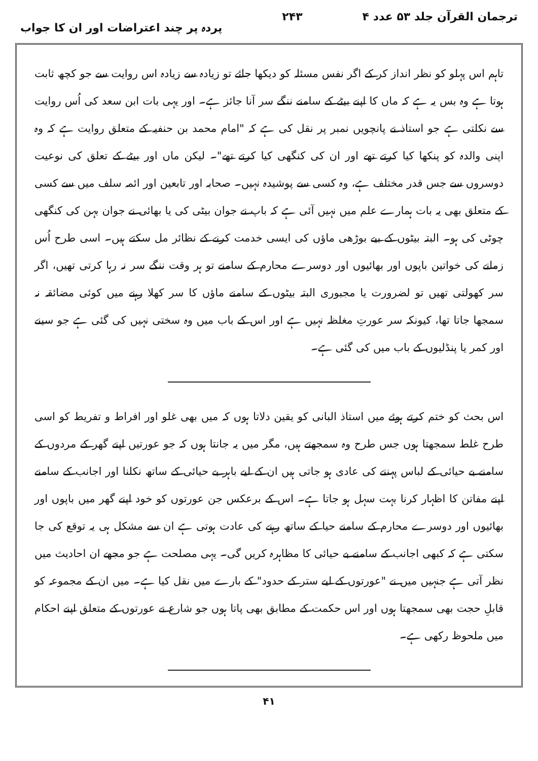ترجمان القرآن جلد ۵۳ عدد ۴ ۲۴۳ پردہ پر چند اعتراضات اور ان کا جواب
تاہم اس پہلو کو نظر انداز کر کے اگر نفس مسئلہ کو دیکھا جائے تو زیادہ سے زیادہ اس روایت سے جو کچھ ثابت ہوتا ہے وہ بس یہ ہے کہ ماں کا اپنے بیٹے کے سامنے ننگے سر آنا جائز ہے۔ اور یہی بات ابن سعد کی اُس روایت سے نکلتی ہے جو استاذ نے پانچویں نمبر پر نقل کی ہے کہ "امام محمد بن حنفیہ کے متعلق روایت ہے کہ وہ اپنی والدہ کو پنکھا کیا کرتے تھے اور ان کی کنگھی کیا کرتے تھے"۔ لیکن ماں اور بیٹے کے تعلق کی نوعیت دوسروں سے جس قدر مختلف ہے، وہ کسی سے پوشیدہ نہیں۔ صحابہ اور تابعین اور ائمہ سلف میں سے کسی کے متعلق بھی یہ بات ہمارے علم میں نہیں آئی ہے کہ باپ نے جوان بیٹی کی یا بھائی نے جوان بہن کی کنگھی چوٹی کی ہو۔ البتہ بیٹوں کے بیے بوڑھی ماؤں کی ایسی خدمت کرنے کے نظائر مل سکتے ہیں۔ اسی طرح اُس زمانے کی خواتین باپوں اور بھائیوں اور دوسرے محارم کے سامنے تو ہر وقت ننگے سر نہ رہا کرتی تھیں، اگر سر کھولتی تھیں تو لضرورت یا مجبوری البتہ بیٹوں کے سامنے ماؤں کا سر کھلا رہنے میں کوئی مضائقہ نہ سمجھا جاتا تھا، کیونکہ سر عورتِ مغلظہ نہیں ہے اور اس کے باب میں وہ سختی نہیں کی گئی ہے جو سینے اور کمر یا پنڈلیوں کے باب میں کی گئی ہے۔
اس بحث کو ختم کرتے ہوئے میں استاذ البانی کو یقین دلاتا ہوں کہ میں بھی غلو اور افراط و تفریط کو اسی طرح غلط سمجھتا ہوں جس طرح وہ سمجھتے ہیں، مگر میں یہ جانتا ہوں کہ جو عورتیں اپنے گھر کے مردوں کے سامنے بے حیائی کے لباس پہننے کی عادی ہو جاتی ہیں ان کے لیے باہر بے حیائی کے ساتھ نکلنا اور اجانب کے سامنے اپنے مفاتن کا اظہار کرنا بہت سہل ہو جاتا ہے۔ اس کے برعکس جن عورتوں کو خود اپنے گھر میں باپوں اور بھائیوں اور دوسرے محارم کے سامنے حیا کے ساتھ رہنے کی عادت ہوتی ہے ان سے مشکل ہی یہ توقع کی جا سکتی ہے کہ کبھی اجانب کے سامنے بے حیائی کا مظاہرہ کریں گی۔ یہی مصلحت ہے جو مجھے ان احادیث میں نظر آتی ہے جنہیں میں نے "عورتوں کے لیے ستر کے حدود" کے بارے میں نقل کیا ہے۔ میں ان کے مجموعہ کو قابلِ حجت بھی سمجھتا ہوں اور اس حکمت کے مطابق بھی پاتا ہوں جو شارع نے عورتوں کے متعلق اپنے احکام میں ملحوظ رکھی ہے۔
۴۱